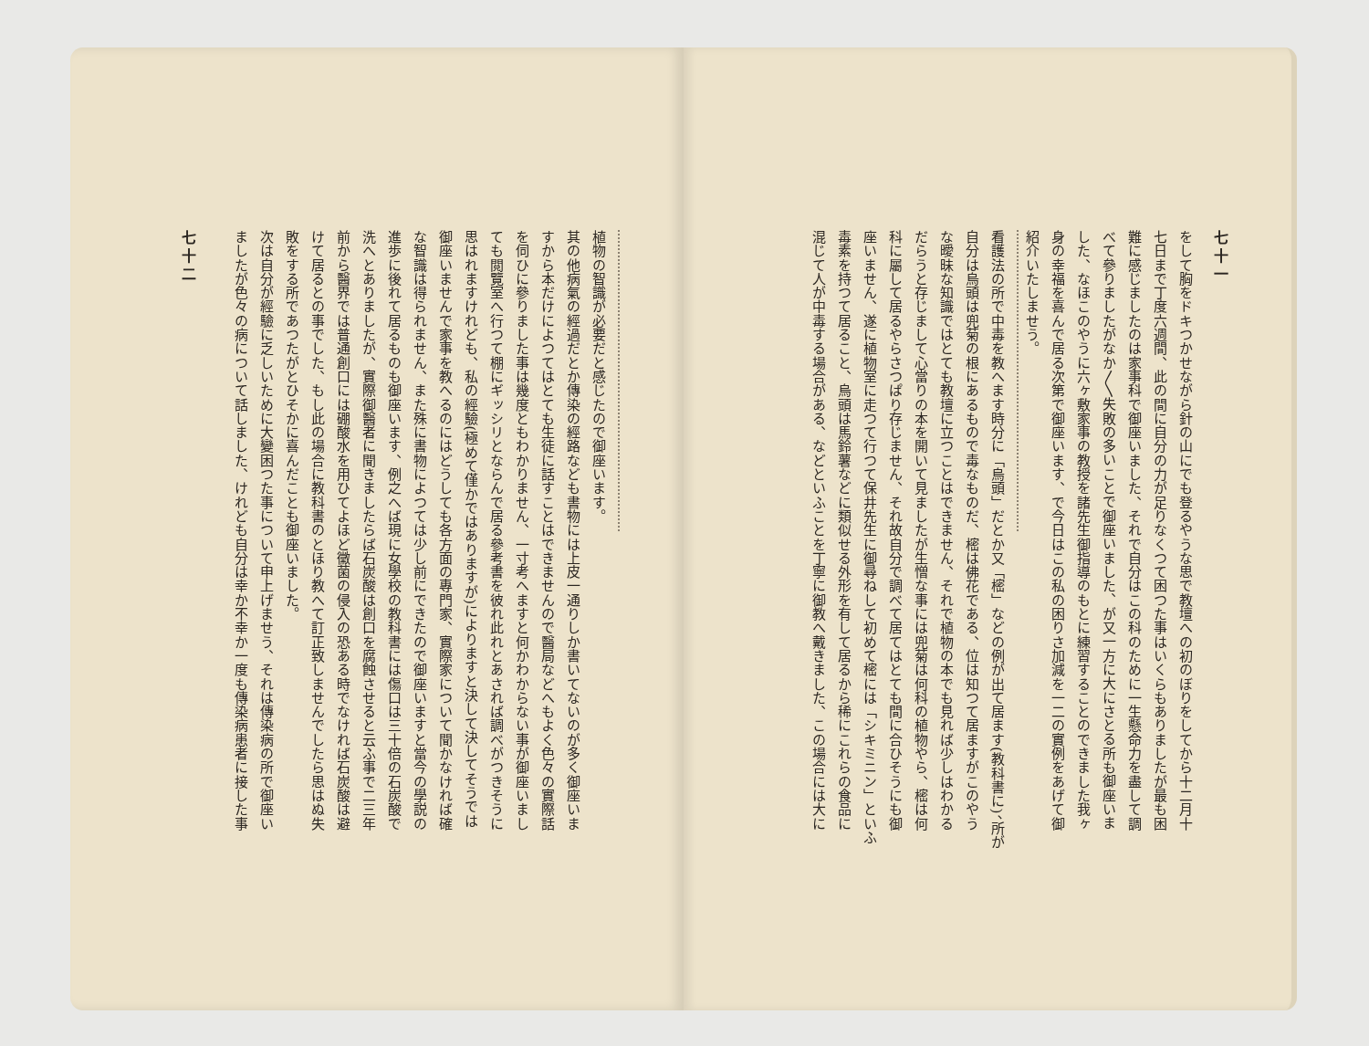七十一
をして胸をドキつかせながら針の山にでも登るやうな思で教壇への初のぼりをしてから十二月十
七日まで丁度六週間、此の間に自分の力が足りなくつて困つた事はいくらもありましたが最も困
難に感じましたのは家事科で御座いました、それで自分はこの科のために一生懸命力を盡して調
べて參りましたがなか〳〵失敗の多いことで御座いました、が又一方に大にさとる所も御座いま
した、なほこのやうに六ヶ敷家事の教授を諸先生御指導のもとに練習することのできました我ヶ
身の幸福を喜んで居る次第で御座います、で今日はこの私の困りさ加減を一二の實例をあげて御
紹介いたしませう。
看護法の所で中毒を教へます時分に「烏頭」だとか又「樒」などの例が出て居ます(教科書に)、所が
自分は烏頭は兜菊の根にあるもので毒なものだ、樒は佛花である、位は知つて居ますがこのやう
な曖昧な知識ではとても教壇に立つことはできません、それで植物の本でも見れば少しはわかる
だらうと存じまして心當りの本を開いて見ましたが生憎な事には兜菊は何科の植物やら、樒は何
科に屬して居るやらさつぱり存じません、それ故自分で調べて居てはとても間に合ひそうにも御
座いません、遂に植物室に走つて行つて保井先生に御尋ねして初めて樒には「シキミニン」といふ
毒素を持つて居ること、烏頭は馬鈴薯などに類似せる外形を有して居るから稀にこれらの食品に
混じて人が中毒する場合がある、などといふことを丁寧に御教へ戴きました、この場合には大に
植物の智識が必要だと感じたので御座います。
其の他病氣の經過だとか傳染の經路なども書物には上皮一通りしか書いてないのが多く御座いま
すから本だけによつてはとても生徒に話すことはできませんので醫局などへもよく色々の實際話
を伺ひに參りました事は幾度ともわかりません、一寸考へますと何かわからない事が御座いまし
ても閲覽室へ行つて棚にギッシリとならんで居る參考書を彼れ此れとあされば調べがつきそうに
思はれますけれども、私の經驗(極めて僅かではありますが)によりますと決して決してそうでは
御座いませんで家事を教へるのにはどうしても各方面の專門家、實際家について聞かなければ確
な智識は得られません、また殊に書物によつては少し前にできたので御座いますと當今の學説の
進歩に後れて居るものも御座います、例之へば現に女學校の教科書には傷口は三十倍の石炭酸で
洗へとありましたが、實際御醫者に聞きましたらば石炭酸は創口を腐蝕させると云ふ事で二三年
前から醫界では普通創口には硼酸水を用ひてよほど黴菌の侵入の恐ある時でなければ石炭酸は避
けて居るとの事でした、もし此の場合に教科書のとほり教へて訂正致しませんでしたら思はぬ失
敗をする所であつたがとひそかに喜んだことも御座いました。
次は自分が經驗に乏しいために大變困つた事について申上げませう、それは傳染病の所で御座い
ましたが色々の病について話しました、けれども自分は幸か不幸か一度も傳染病患者に接した事
七十二